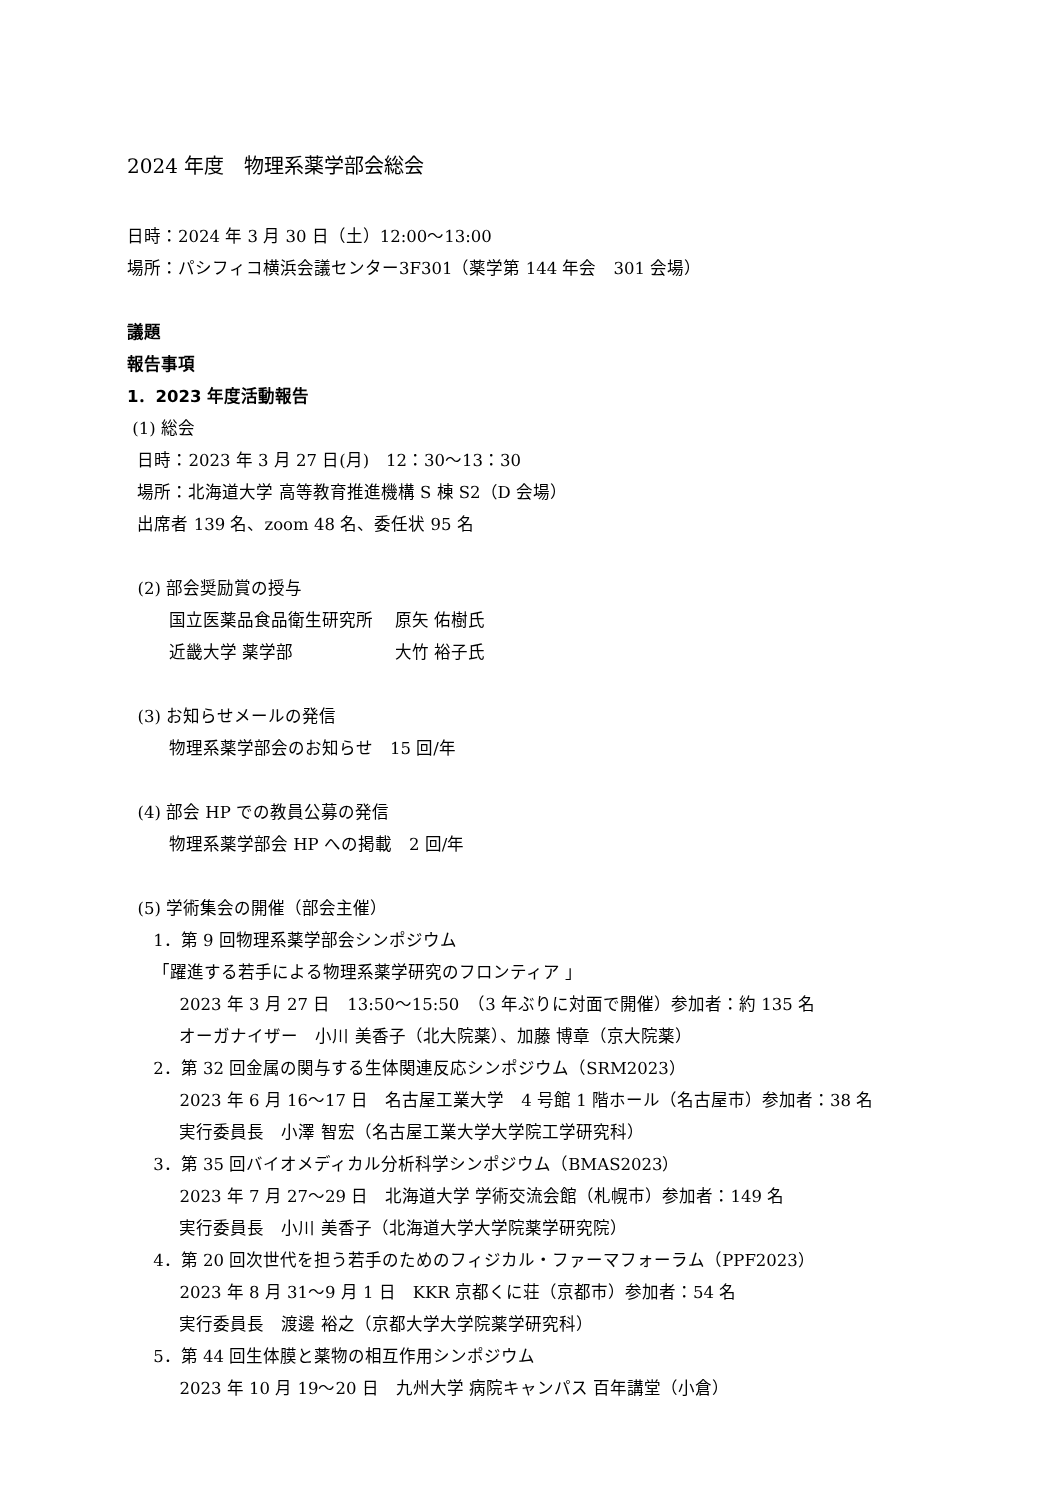2024 年度　物理系薬学部会総会
日時：2024 年 3 月 30 日（土）12:00〜13:00
場所：パシフィコ横浜会議センター3F301（薬学第 144 年会　301 会場）
議題
報告事項
1．2023 年度活動報告
(1) 総会
日時：2023 年 3 月 27 日(月)　12：30〜13：30
場所：北海道大学 高等教育推進機構 S 棟 S2（D 会場）
出席者 139 名、zoom 48 名、委任状 95 名
(2) 部会奨励賞の授与
国立医薬品食品衛生研究所　 原矢 佑樹氏
近畿大学 薬学部　　　　　　大竹 裕子氏
(3) お知らせメールの発信
物理系薬学部会のお知らせ　15 回/年
(4) 部会 HP での教員公募の発信
物理系薬学部会 HP への掲載　2 回/年
(5) 学術集会の開催（部会主催）
1．第 9 回物理系薬学部会シンポジウム
「躍進する若手による物理系薬学研究のフロンティア 」
2023 年 3 月 27 日　13:50〜15:50　（3 年ぶりに対面で開催）参加者：約 135 名
オーガナイザー　小川 美香子（北大院薬）、加藤 博章（京大院薬）
2．第 32 回金属の関与する生体関連反応シンポジウム（SRM2023）
2023 年 6 月 16〜17 日　名古屋工業大学　4 号館 1 階ホール（名古屋市）参加者：38 名
実行委員長　小澤 智宏（名古屋工業大学大学院工学研究科）
3．第 35 回バイオメディカル分析科学シンポジウム（BMAS2023）
2023 年 7 月 27〜29 日　北海道大学 学術交流会館（札幌市）参加者：149 名
実行委員長　小川 美香子（北海道大学大学院薬学研究院）
4．第 20 回次世代を担う若手のためのフィジカル・ファーマフォーラム（PPF2023）
2023 年 8 月 31〜9 月 1 日　KKR 京都くに荘（京都市）参加者：54 名
実行委員長　渡邊 裕之（京都大学大学院薬学研究科）
5．第 44 回生体膜と薬物の相互作用シンポジウム
2023 年 10 月 19〜20 日　九州大学 病院キャンパス 百年講堂（小倉）